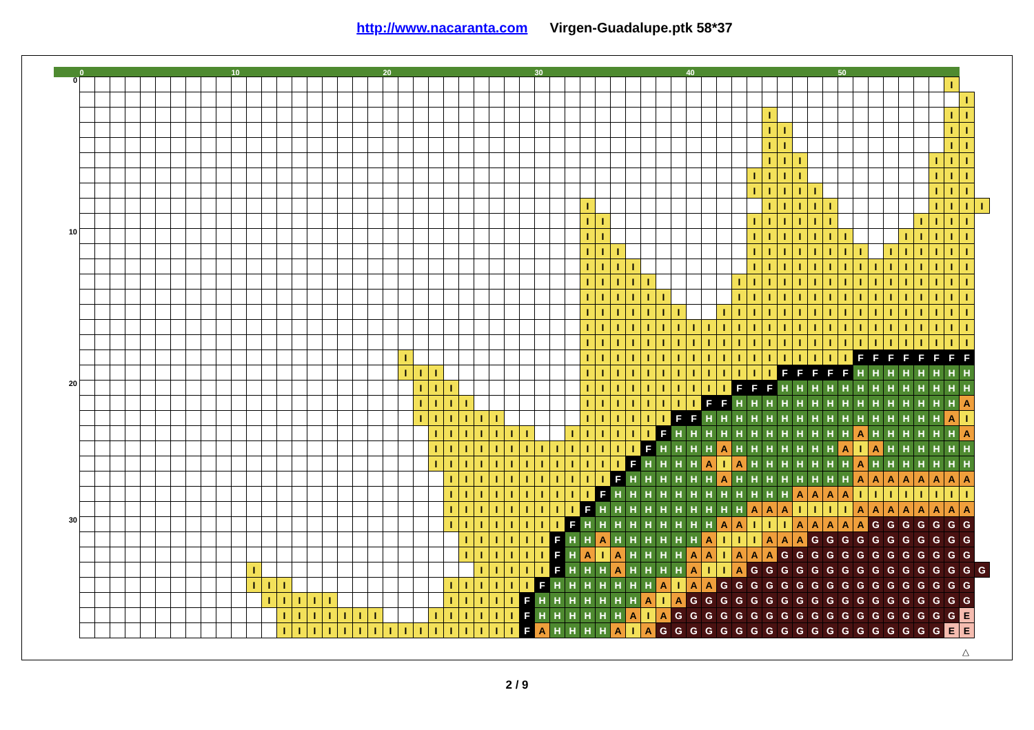http://www.nacaranta.com Virgen-Guadalupe.ptk 58*37
| | 0 | | | | | | | | | | 10 | | | | | | | | | | 20 | | | | | | | | | | 30 | | | | | | | | | | 40 | | | | | | | | | | 50 | | | | | | | | | |
| --- | --- | --- | --- | --- | --- | --- | --- | --- | --- | --- | --- | --- | --- | --- | --- | --- | --- | --- | --- | --- | --- | --- | --- | --- | --- | --- | --- | --- | --- | --- | --- | --- | --- | --- | --- | --- | --- | --- | --- | --- | --- | --- | --- | --- | --- | --- | --- | --- | --- | --- | --- | --- | --- | --- | --- | --- | --- | --- | --- | --- |
| 0 | | | | | | | | | | | | | | | | | | | | | | | | | | | | | | | | | | | | | | | | | | | | | | | | | | | | | | | | | | I | | |
| | | | | | | | | | | | | | | | | | | | | | | | | | | | | | | | | | | | | | | | | | | | | | | | | | | | | | | | | | | | I | |
| | | | | | | | | | | | | | | | | | | | | | | | | | | | | | | | | | | | | | | | | | | | | | | I | | | | | | | | | | | | I | I | |
| | | | | | | | | | | | | | | | | | | | | | | | | | | | | | | | | | | | | | | | | | | | | | | I | I | | | | | | | | | | | I | I | |
| | | | | | | | | | | | | | | | | | | | | | | | | | | | | | | | | | | | | | | | | | | | | | | I | I | | | | | | | | | | | I | I | |
| | | | | | | | | | | | | | | | | | | | | | | | | | | | | | | | | | | | | | | | | | | | | | | I | I | I | | | | | | | | | I | I | I | |
| | | | | | | | | | | | | | | | | | | | | | | | | | | | | | | | | | | | | | | | | | | | | | I | I | I | I | | | | | | | | | I | I | I | |
| | | | | | | | | | | | | | | | | | | | | | | | | | | | | | | | | | | | | | | | | | | | | | I | I | I | I | I | | | | | | | | I | I | I | |
| | | | | | | | | | | | | | | | | | | | | | | | | | | | | | | | | | | I | | | | | | | | | | | | I | I | I | I | I | | | | | | | I | I | I | I |
| | | | | | | | | | | | | | | | | | | | | | | | | | | | | | | | | | | I | I | | | | | | | | | | I | I | I | I | I | I | | | | | | I | I | I | I | |
| 10 | | | | | | | | | | | | | | | | | | | | | | | | | | | | | | | | | | I | I | | | | | | | | | | I | I | I | I | I | I | I | | | | I | I | I | I | I | |
| | | | | | | | | | | | | | | | | | | | | | | | | | | | | | | | | | | I | I | I | | | | | | | | | I | I | I | I | I | I | I | I | | I | I | I | I | I | I | |
| | | | | | | | | | | | | | | | | | | | | | | | | | | | | | | | | | | I | I | I | I | | | | | | | | I | I | I | I | I | I | I | I | I | I | I | I | I | I | I | |
| | | | | | | | | | | | | | | | | | | | | | | | | | | | | | | | | | | I | I | I | I | I | | | | | | I | I | I | I | I | I | I | I | I | I | I | I | I | I | I | I | |
| | | | | | | | | | | | | | | | | | | | | | | | | | | | | | | | | | | I | I | I | I | I | I | | | | | I | I | I | I | I | I | I | I | I | I | I | I | I | I | I | I | |
| | | | | | | | | | | | | | | | | | | | | | | | | | | | | | | | | | | I | I | I | I | I | I | I | | | I | I | I | I | I | I | I | I | I | I | I | I | I | I | I | I | I | |
| | | | | | | | | | | | | | | | | | | | | | | | | | | | | | | | | | | I | I | I | I | I | I | I | I | I | I | I | I | I | I | I | I | I | I | I | I | I | I | I | I | I | I | |
| | | | | | | | | | | | | | | | | | | | | | | | | | | | | | | | | | | I | I | I | I | I | I | I | I | I | I | I | I | I | I | I | I | I | I | I | I | I | I | I | I | I | I | |
| | | | | | | | | | | | | | | | | | | | | | | I | | | | | | | | | | | | I | I | I | I | I | I | I | I | I | I | I | I | I | I | I | I | I | I | F | F | F | F | F | F | F | F | |
| | | | | | | | | | | | | | | | | | | | | | | I | I | I | | | | | | | | | | I | I | I | I | I | I | I | I | I | I | I | I | I | F | F | F | F | F | H | H | H | H | H | H | H | H | |
| 20 | | | | | | | | | | | | | | | | | | | | | | | I | I | I | | | | | | | | | I | I | I | I | I | I | I | I | I | I | F | F | F | H | H | H | H | H | H | H | H | H | H | H | H | H | |
| | | | | | | | | | | | | | | | | | | | | | | | I | I | I | I | | | | | | | | I | I | I | I | I | I | I | I | F | F | H | H | H | H | H | H | H | H | H | H | H | H | H | H | H | A | |
| | | | | | | | | | | | | | | | | | | | | | | | I | I | I | I | I | I | | | | | | I | I | I | I | I | I | F | F | H | H | H | H | H | H | H | H | H | H | H | H | H | H | H | H | A | I | |
| | | | | | | | | | | | | | | | | | | | | | | | | I | I | I | I | I | I | I | | | I | I | I | I | I | I | F | H | H | H | H | H | H | H | H | H | H | H | H | A | H | H | H | H | H | H | A | |
| | | | | | | | | | | | | | | | | | | | | | | | | I | I | I | I | I | I | I | I | I | I | I | I | I | I | F | H | H | H | H | A | H | H | H | H | H | H | H | A | I | A | H | H | H | H | H | H | |
| | | | | | | | | | | | | | | | | | | | | | | | | I | I | I | I | I | I | I | I | I | I | I | I | I | F | H | H | H | H | A | I | A | H | H | H | H | H | H | H | A | H | H | H | H | H | H | H | |
| | | | | | | | | | | | | | | | | | | | | | | | | | I | I | I | I | I | I | I | I | I | I | I | F | H | H | H | H | H | H | A | H | H | H | H | H | H | H | H | A | A | A | A | A | A | A | A | |
| | | | | | | | | | | | | | | | | | | | | | | | | | I | I | I | I | I | I | I | I | I | I | F | H | H | H | H | H | H | H | H | H | H | H | H | A | A | A | A | I | I | I | I | I | I | I | I | |
| | | | | | | | | | | | | | | | | | | | | | | | | | I | I | I | I | I | I | I | I | I | F | H | H | H | H | H | H | H | H | H | H | A | A | A | I | I | I | I | A | A | A | A | A | A | A | A | |
| 30 | | | | | | | | | | | | | | | | | | | | | | | | | I | I | I | I | I | I | I | I | F | H | H | H | H | H | H | H | H | H | A | A | I | I | I | A | A | A | A | A | G | G | G | G | G | G | G | |
| | | | | | | | | | | | | | | | | | | | | | | | | | | I | I | I | I | I | I | F | H | H | A | H | H | H | H | H | H | A | I | I | I | A | A | A | G | G | G | G | G | G | G | G | G | G | G | |
| | | | | | | | | | | | | | | | | | | | | | | | | | | I | I | I | I | I | I | F | H | A | I | A | H | H | H | H | A | A | I | A | A | A | G | G | G | G | G | G | G | G | G | G | G | G | G | |
| | | | | | | | | | | | | I | | | | | | | | | | | | | | | I | I | I | I | I | F | H | H | H | A | H | H | H | H | A | I | I | A | G | G | G | G | G | G | G | G | G | G | G | G | G | G | G | G |
| | | | | | | | | | | | | I | I | I | | | | | | | | | | | I | I | I | I | I | I | F | H | H | H | H | H | H | H | A | I | A | A | G | G | G | G | G | G | G | G | G | G | G | G | G | G | G | G | G | |
| | | | | | | | | | | | | | I | I | I | I | I | | | | | | | | I | I | I | I | I | F | H | H | H | H | H | H | H | A | I | A | G | G | G | G | G | G | G | G | G | G | G | G | G | G | G | G | G | G | G | |
| | | | | | | | | | | | | | | I | I | I | I | I | I | I | | | | I | I | I | I | I | I | F | H | H | H | H | H | H | A | I | A | G | G | G | G | G | G | G | G | G | G | G | G | G | G | G | G | G | G | G | E | |
| | | | | | | | | | | | | | | I | I | I | I | I | I | I | I | I | I | I | I | I | I | I | I | F | A | H | H | H | H | A | I | A | G | G | G | G | G | G | G | G | G | G | G | G | G | G | G | G | G | G | G | E | E | |
△
2 / 9